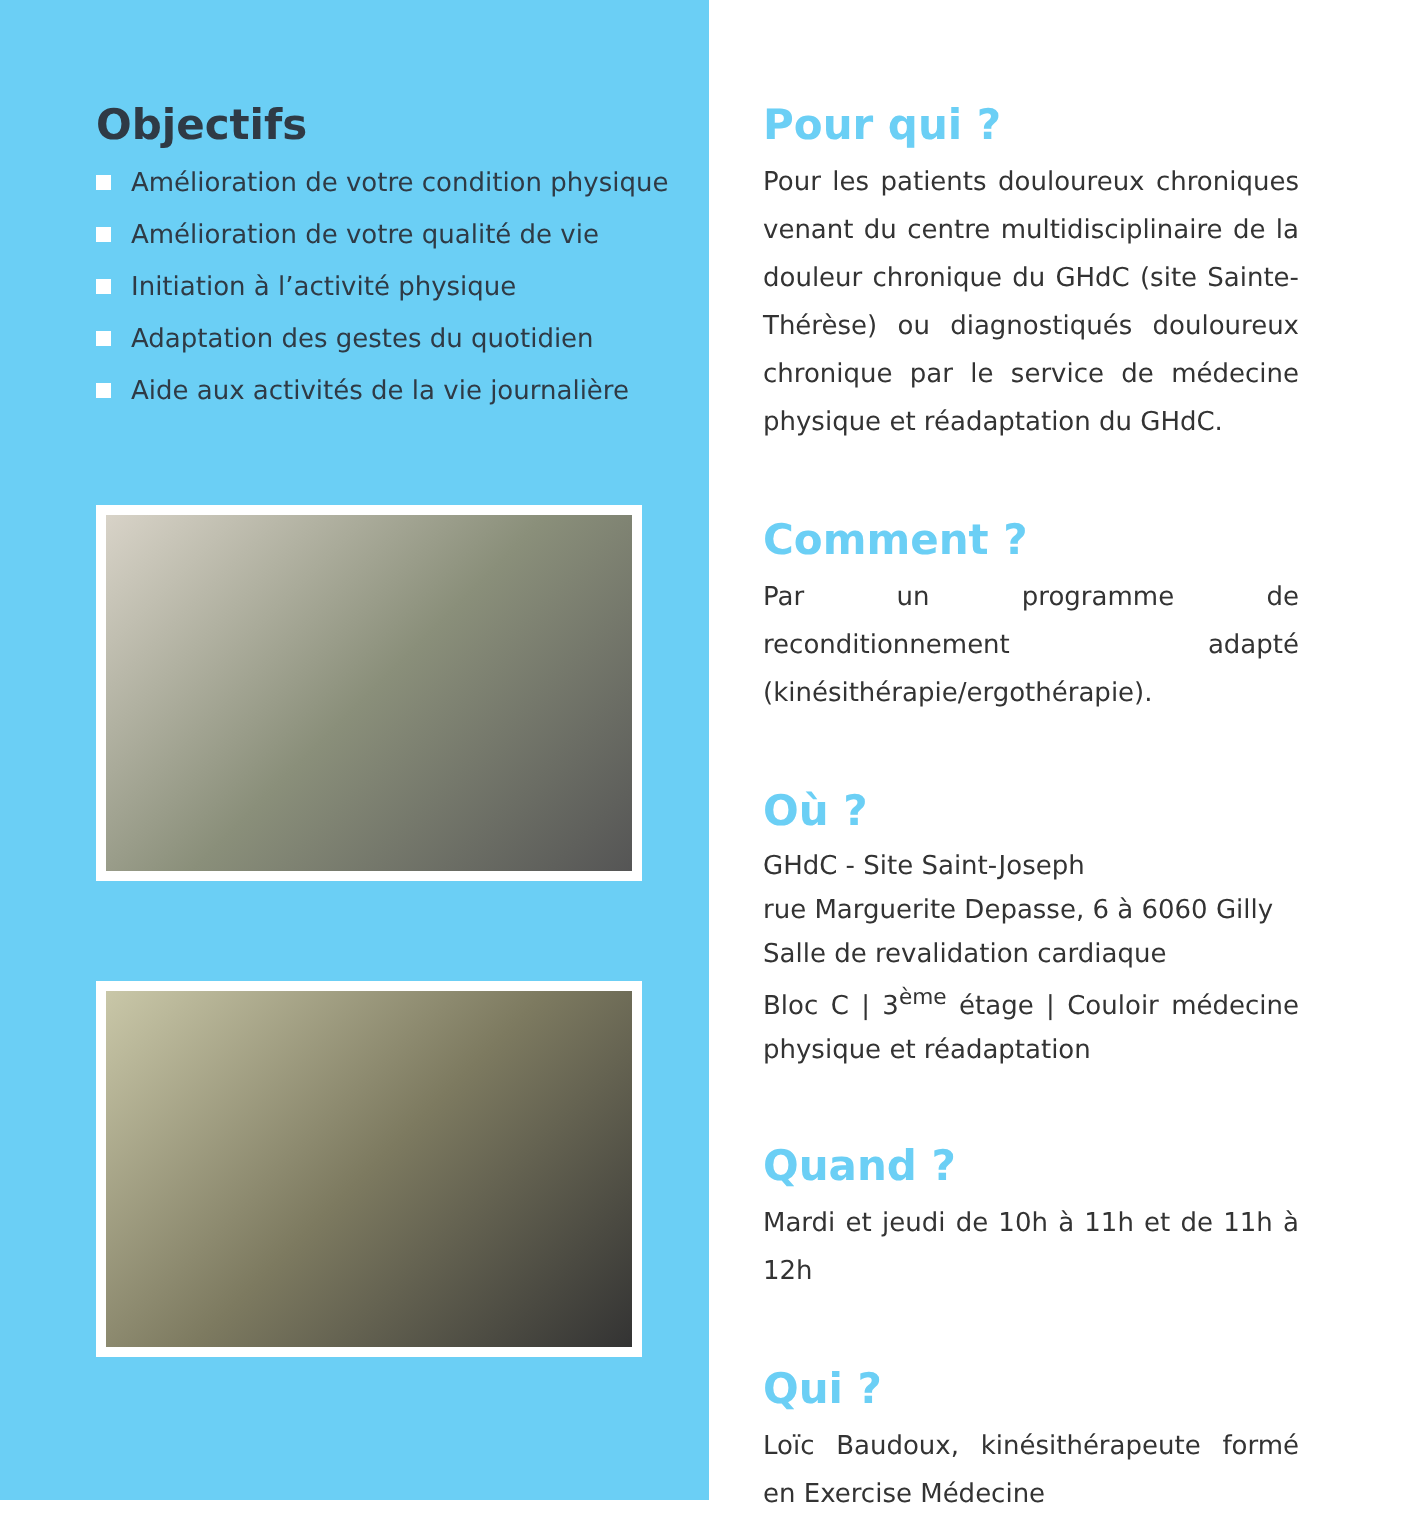Objectifs
Amélioration de votre condition physique
Amélioration de votre qualité de vie
Initiation à l’activité physique
Adaptation des gestes du quotidien
Aide aux activités de la vie journalière
Pour qui ?
Pour les patients douloureux chroniques venant du centre multidisciplinaire de la douleur chronique du GHdC (site Sainte-Thérèse) ou diagnostiqués douloureux chronique par le service de médecine physique et réadaptation du GHdC.
Comment ?
Par un programme de reconditionnement adapté (kinésithérapie/ergothérapie).
Où ?
GHdC - Site Saint-Joseph
rue Marguerite Depasse, 6 à 6060 Gilly
Salle de revalidation cardiaque
Bloc C | 3<sup>ème</sup> étage | Couloir médecine physique et réadaptation
Quand ?
Mardi et jeudi de 10h à 11h et de 11h à 12h
Qui ?
Loïc Baudoux, kinésithérapeute formé en Exercise Médecine